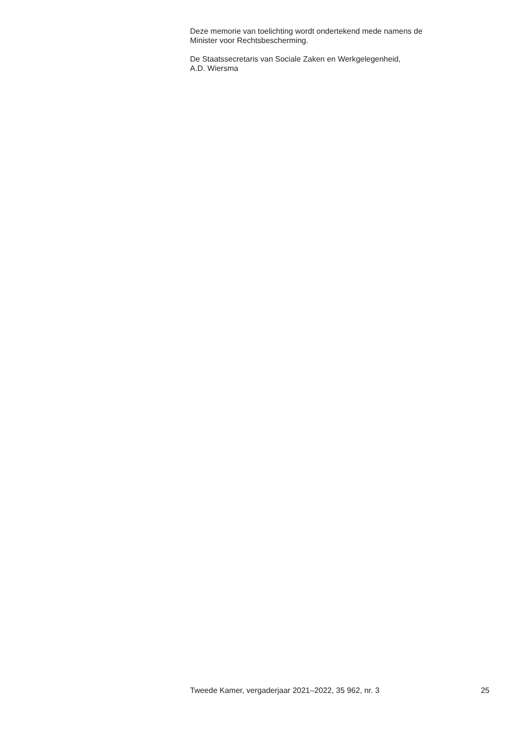Deze memorie van toelichting wordt ondertekend mede namens de
Minister voor Rechtsbescherming.
De Staatssecretaris van Sociale Zaken en Werkgelegenheid,
A.D. Wiersma
Tweede Kamer, vergaderjaar 2021–2022, 35 962, nr. 3 25